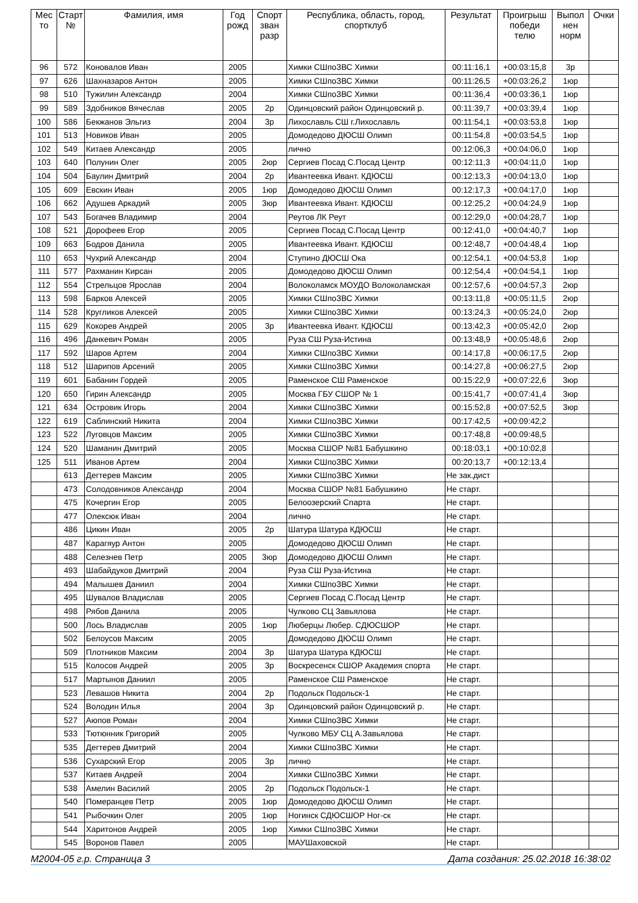| Мес то | Старт № | Фамилия, имя | Год рожд | Спорт зван разр | Республика, область, город, спортклуб | Результат | Проигрыш победи телю | Выпол нен норм | Очки |
| --- | --- | --- | --- | --- | --- | --- | --- | --- | --- |
| 96 | 572 | Коновалов Иван | 2005 | | Химки СШпоЗВС Химки | 00:11:16,1 | +00:03:15,8 | 3р | |
| 97 | 626 | Шахназаров Антон | 2005 | | Химки СШпоЗВС Химки | 00:11:26,5 | +00:03:26,2 | 1юр | |
| 98 | 510 | Тужилин Александр | 2004 | | Химки СШпоЗВС Химки | 00:11:36,4 | +00:03:36,1 | 1юр | |
| 99 | 589 | Здобников Вячеслав | 2005 | 2р | Одинцовский район Одинцовский р. | 00:11:39,7 | +00:03:39,4 | 1юр | |
| 100 | 586 | Бекжанов Эльгиз | 2004 | 3р | Лихославль СШ г.Лихославль | 00:11:54,1 | +00:03:53,8 | 1юр | |
| 101 | 513 | Новиков Иван | 2005 | | Домодедово ДЮСШ Олимп | 00:11:54,8 | +00:03:54,5 | 1юр | |
| 102 | 549 | Китаев Александр | 2005 | | лично | 00:12:06,3 | +00:04:06,0 | 1юр | |
| 103 | 640 | Полунин Олег | 2005 | 2юр | Сергиев Посад С.Посад Центр | 00:12:11,3 | +00:04:11,0 | 1юр | |
| 104 | 504 | Баулин Дмитрий | 2004 | 2р | Ивантеевка Ивант. КДЮСШ | 00:12:13,3 | +00:04:13,0 | 1юр | |
| 105 | 609 | Евскин Иван | 2005 | 1юр | Домодедово ДЮСШ Олимп | 00:12:17,3 | +00:04:17,0 | 1юр | |
| 106 | 662 | Адушев Аркадий | 2005 | 3юр | Ивантеевка Ивант. КДЮСШ | 00:12:25,2 | +00:04:24,9 | 1юр | |
| 107 | 543 | Богачев Владимир | 2004 | | Реутов ЛК Реут | 00:12:29,0 | +00:04:28,7 | 1юр | |
| 108 | 521 | Дорофеев Егор | 2005 | | Сергиев Посад С.Посад Центр | 00:12:41,0 | +00:04:40,7 | 1юр | |
| 109 | 663 | Бодров Данила | 2005 | | Ивантеевка Ивант. КДЮСШ | 00:12:48,7 | +00:04:48,4 | 1юр | |
| 110 | 653 | Чухрий Александр | 2004 | | Ступино ДЮСШ Ока | 00:12:54,1 | +00:04:53,8 | 1юр | |
| 111 | 577 | Рахманин Кирсан | 2005 | | Домодедово ДЮСШ Олимп | 00:12:54,4 | +00:04:54,1 | 1юр | |
| 112 | 554 | Стрельцов Ярослав | 2004 | | Волоколамск МОУДО Волоколамская | 00:12:57,6 | +00:04:57,3 | 2юр | |
| 113 | 598 | Барков Алексей | 2005 | | Химки СШпоЗВС Химки | 00:13:11,8 | +00:05:11,5 | 2юр | |
| 114 | 528 | Кругликов Алексей | 2005 | | Химки СШпоЗВС Химки | 00:13:24,3 | +00:05:24,0 | 2юр | |
| 115 | 629 | Кокорев Андрей | 2005 | 3р | Ивантеевка Ивант. КДЮСШ | 00:13:42,3 | +00:05:42,0 | 2юр | |
| 116 | 496 | Данкевич Роман | 2005 | | Руза СШ Руза-Истина | 00:13:48,9 | +00:05:48,6 | 2юр | |
| 117 | 592 | Шаров Артем | 2004 | | Химки СШпоЗВС Химки | 00:14:17,8 | +00:06:17,5 | 2юр | |
| 118 | 512 | Шарипов Арсений | 2005 | | Химки СШпоЗВС Химки | 00:14:27,8 | +00:06:27,5 | 2юр | |
| 119 | 601 | Бабанин Гордей | 2005 | | Раменское СШ Раменское | 00:15:22,9 | +00:07:22,6 | 3юр | |
| 120 | 650 | Гирин Александр | 2005 | | Москва ГБУ СШОР № 1 | 00:15:41,7 | +00:07:41,4 | 3юр | |
| 121 | 634 | Островик Игорь | 2004 | | Химки СШпоЗВС Химки | 00:15:52,8 | +00:07:52,5 | 3юр | |
| 122 | 619 | Саблинский Никита | 2004 | | Химки СШпоЗВС Химки | 00:17:42,5 | +00:09:42,2 | | |
| 123 | 522 | Луговцов Максим | 2005 | | Химки СШпоЗВС Химки | 00:17:48,8 | +00:09:48,5 | | |
| 124 | 520 | Шаманин Дмитрий | 2005 | | Москва СШОР №81 Бабушкино | 00:18:03,1 | +00:10:02,8 | | |
| 125 | 511 | Иванов Артем | 2004 | | Химки СШпоЗВС Химки | 00:20:13,7 | +00:12:13,4 | | |
| | 613 | Дегтерев Максим | 2005 | | Химки СШпоЗВС Химки | Не зак.дист | | | |
| | 473 | Солодовников Александр | 2004 | | Москва СШОР №81 Бабушкино | Не старт. | | | |
| | 475 | Кочергин Егор | 2005 | | Белоозерский Спарта | Не старт. | | | |
| | 477 | Олексюк Иван | 2004 | | лично | Не старт. | | | |
| | 486 | Цикин Иван | 2005 | 2р | Шатура Шатура КДЮСШ | Не старт. | | | |
| | 487 | Карагяур Антон | 2005 | | Домодедово ДЮСШ Олимп | Не старт. | | | |
| | 488 | Селезнев Петр | 2005 | 3юр | Домодедово ДЮСШ Олимп | Не старт. | | | |
| | 493 | Шабайдуков Дмитрий | 2004 | | Руза СШ Руза-Истина | Не старт. | | | |
| | 494 | Малышев Даниил | 2004 | | Химки СШпоЗВС Химки | Не старт. | | | |
| | 495 | Шувалов Владислав | 2005 | | Сергиев Посад С.Посад Центр | Не старт. | | | |
| | 498 | Рябов Данила | 2005 | | Чулково СЦ Завьялова | Не старт. | | | |
| | 500 | Лось Владислав | 2005 | 1юр | Люберцы Любер. СДЮСШОР | Не старт. | | | |
| | 502 | Белоусов Максим | 2005 | | Домодедово ДЮСШ Олимп | Не старт. | | | |
| | 509 | Плотников Максим | 2004 | 3р | Шатура Шатура КДЮСШ | Не старт. | | | |
| | 515 | Колосов Андрей | 2005 | 3р | Воскресенск СШОР Академия спорта | Не старт. | | | |
| | 517 | Мартынов Даниил | 2005 | | Раменское СШ Раменское | Не старт. | | | |
| | 523 | Левашов Никита | 2004 | 2р | Подольск Подольск-1 | Не старт. | | | |
| | 524 | Володин Илья | 2004 | 3р | Одинцовский район Одинцовский р. | Не старт. | | | |
| | 527 | Аюпов Роман | 2004 | | Химки СШпоЗВС Химки | Не старт. | | | |
| | 533 | Тютюнник Григорий | 2005 | | Чулково МБУ СЦ А.Завьялова | Не старт. | | | |
| | 535 | Дегтерев Дмитрий | 2004 | | Химки СШпоЗВС Химки | Не старт. | | | |
| | 536 | Сухарский Егор | 2005 | 3р | лично | Не старт. | | | |
| | 537 | Китаев Андрей | 2004 | | Химки СШпоЗВС Химки | Не старт. | | | |
| | 538 | Амелин Василий | 2005 | 2р | Подольск Подольск-1 | Не старт. | | | |
| | 540 | Померанцев Петр | 2005 | 1юр | Домодедово ДЮСШ Олимп | Не старт. | | | |
| | 541 | Рыбочкин Олег | 2005 | 1юр | Ногинск СДЮСШОР Ног-ск | Не старт. | | | |
| | 544 | Харитонов Андрей | 2005 | 1юр | Химки СШпоЗВС Химки | Не старт. | | | |
| | 545 | Воронов Павел | 2005 | | МАУШаховской | Не старт. | | | |
М2004-05 г.р. Страница 3 Дата создания: 25.02.2018 16:38:02